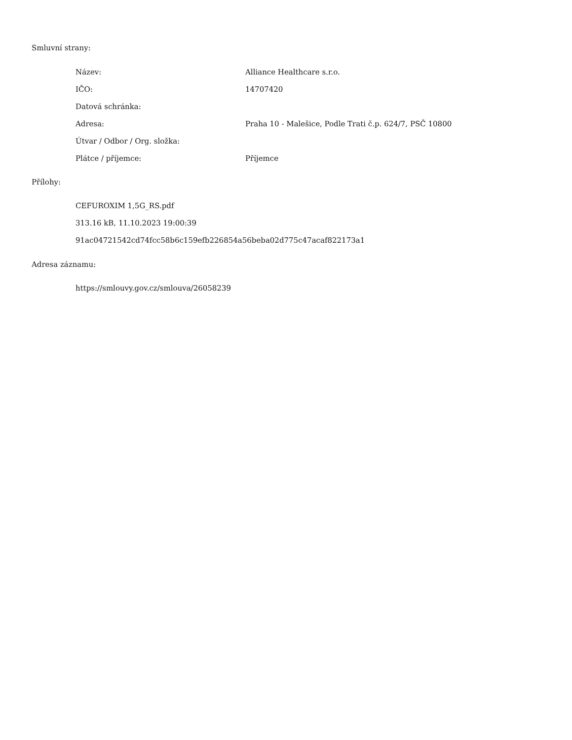Smluvní strany:
| Název: | Alliance Healthcare s.r.o. |
| IČO: | 14707420 |
| Datová schránka: | |
| Adresa: | Praha 10 - Malešice, Podle Trati č.p. 624/7, PSČ 10800 |
| Útvar / Odbor / Org. složka: | |
| Plátce / příjemce: | Příjemce |
Přílohy:
CEFUROXIM 1,5G_RS.pdf
313.16 kB, 11.10.2023 19:00:39
91ac04721542cd74fcc58b6c159efb226854a56beba02d775c47acaf822173a1
Adresa záznamu:
https://smlouvy.gov.cz/smlouva/26058239